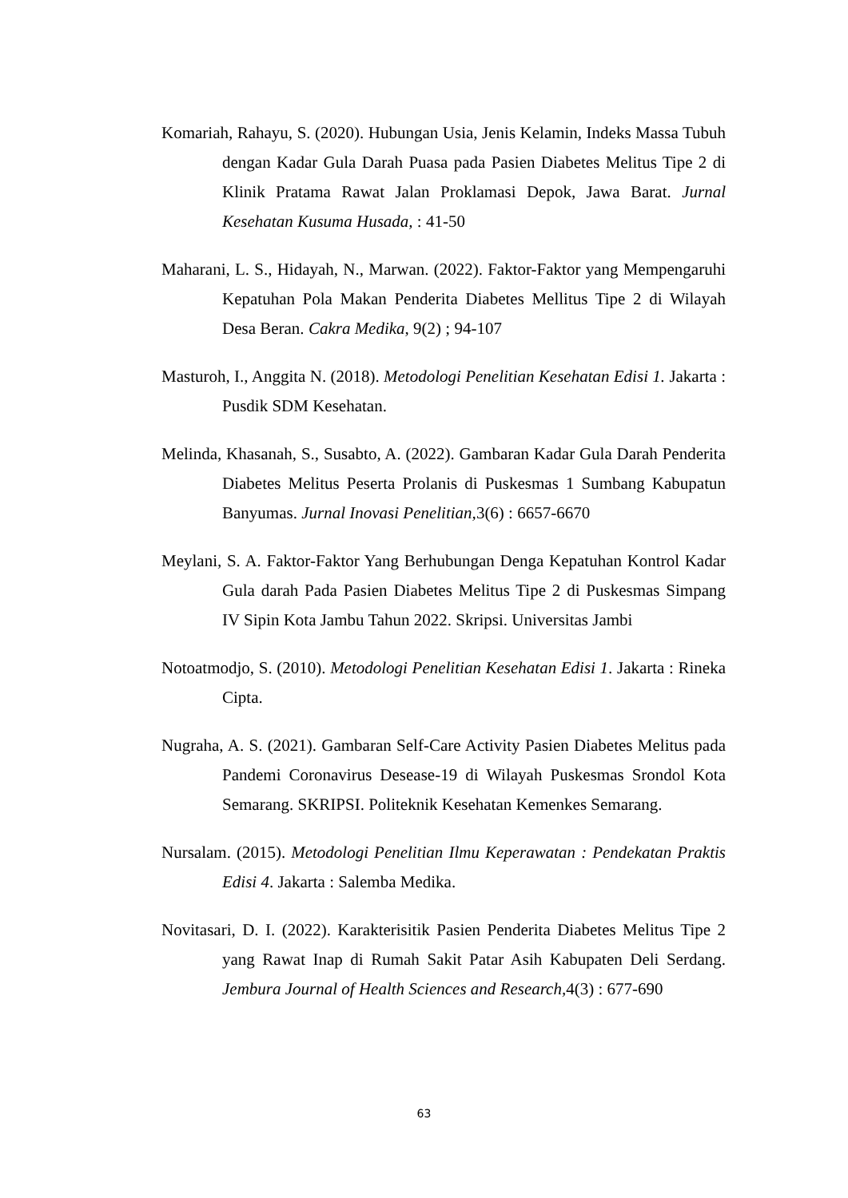Komariah, Rahayu, S. (2020). Hubungan Usia, Jenis Kelamin, Indeks Massa Tubuh dengan Kadar Gula Darah Puasa pada Pasien Diabetes Melitus Tipe 2 di Klinik Pratama Rawat Jalan Proklamasi Depok, Jawa Barat. Jurnal Kesehatan Kusuma Husada, : 41-50
Maharani, L. S., Hidayah, N., Marwan. (2022). Faktor-Faktor yang Mempengaruhi Kepatuhan Pola Makan Penderita Diabetes Mellitus Tipe 2 di Wilayah Desa Beran. Cakra Medika, 9(2) ; 94-107
Masturoh, I., Anggita N. (2018). Metodologi Penelitian Kesehatan Edisi 1. Jakarta : Pusdik SDM Kesehatan.
Melinda, Khasanah, S., Susabto, A. (2022). Gambaran Kadar Gula Darah Penderita Diabetes Melitus Peserta Prolanis di Puskesmas 1 Sumbang Kabupatun Banyumas. Jurnal Inovasi Penelitian, 3(6) : 6657-6670
Meylani, S. A. Faktor-Faktor Yang Berhubungan Denga Kepatuhan Kontrol Kadar Gula darah Pada Pasien Diabetes Melitus Tipe 2 di Puskesmas Simpang IV Sipin Kota Jambu Tahun 2022. Skripsi. Universitas Jambi
Notoatmodjo, S. (2010). Metodologi Penelitian Kesehatan Edisi 1. Jakarta : Rineka Cipta.
Nugraha, A. S. (2021). Gambaran Self-Care Activity Pasien Diabetes Melitus pada Pandemi Coronavirus Desease-19 di Wilayah Puskesmas Srondol Kota Semarang. SKRIPSI. Politeknik Kesehatan Kemenkes Semarang.
Nursalam. (2015). Metodologi Penelitian Ilmu Keperawatan : Pendekatan Praktis Edisi 4. Jakarta : Salemba Medika.
Novitasari, D. I. (2022). Karakterisitik Pasien Penderita Diabetes Melitus Tipe 2 yang Rawat Inap di Rumah Sakit Patar Asih Kabupaten Deli Serdang. Jembura Journal of Health Sciences and Research, 4(3) : 677-690
63